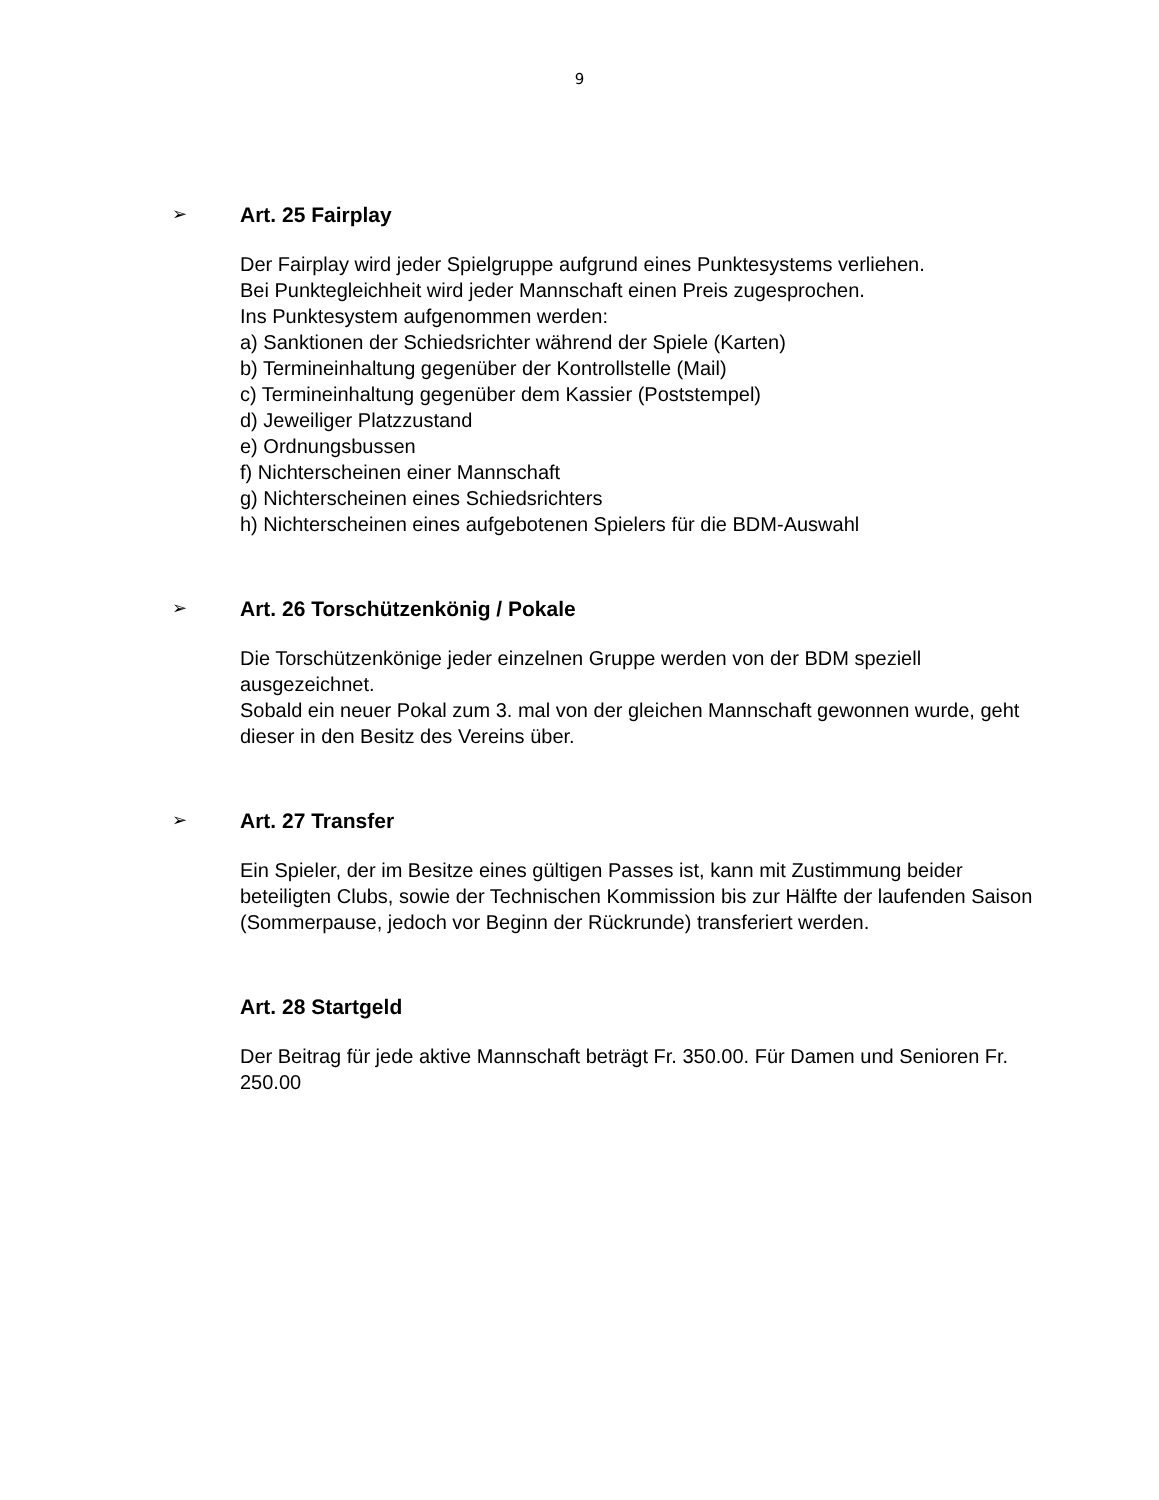9
➢
Art. 25 Fairplay
Der Fairplay wird jeder Spielgruppe aufgrund eines Punktesystems verliehen.
Bei Punktegleichheit wird jeder Mannschaft einen Preis zugesprochen.
Ins Punktesystem aufgenommen werden:
a) Sanktionen der Schiedsrichter während der Spiele (Karten)
b) Termineinhaltung gegenüber der Kontrollstelle (Mail)
c) Termineinhaltung gegenüber dem Kassier (Poststempel)
d) Jeweiliger Platzzustand
e) Ordnungsbussen
f) Nichterscheinen einer Mannschaft
g) Nichterscheinen eines Schiedsrichters
h) Nichterscheinen eines aufgebotenen Spielers für die BDM-Auswahl
➢
Art. 26 Torschützenkönig / Pokale
Die Torschützenkönige jeder einzelnen Gruppe werden von der BDM speziell ausgezeichnet.
Sobald ein neuer Pokal zum 3. mal von der gleichen Mannschaft gewonnen wurde, geht dieser in den Besitz des Vereins über.
➢
Art. 27 Transfer
Ein Spieler, der im Besitze eines gültigen Passes ist, kann mit Zustimmung beider beteiligten Clubs, sowie der Technischen Kommission bis zur Hälfte der laufenden Saison (Sommerpause, jedoch vor Beginn der Rückrunde) transferiert werden.
Art. 28 Startgeld
Der Beitrag für jede aktive Mannschaft beträgt Fr. 350.00. Für Damen und Senioren Fr. 250.00